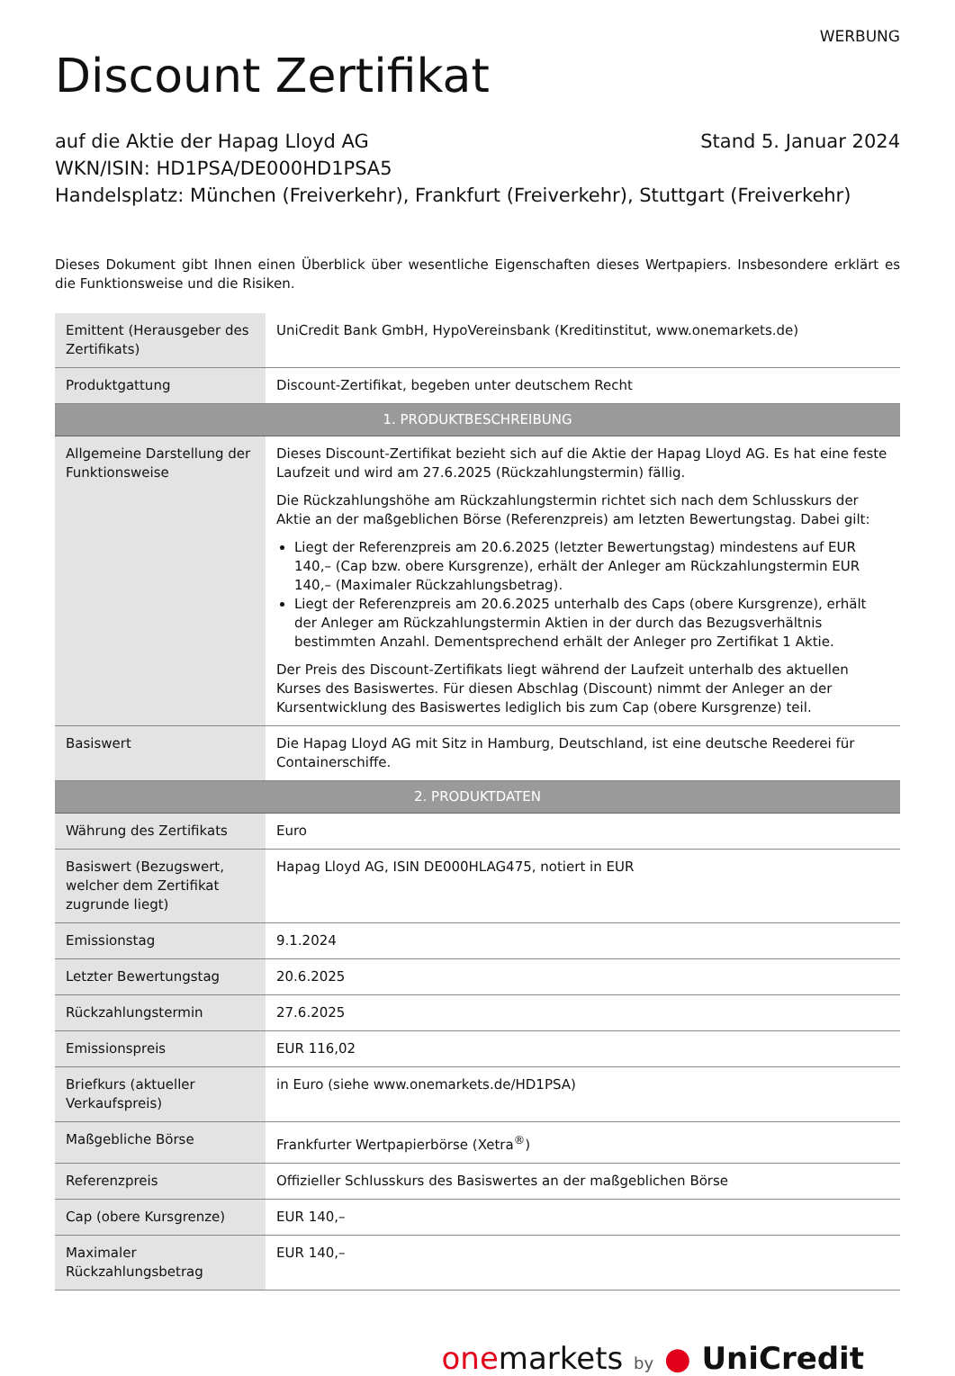WERBUNG
Discount Zertifikat
auf die Aktie der Hapag Lloyd AG Stand 5. Januar 2024
WKN/ISIN: HD1PSA/DE000HD1PSA5
Handelsplatz: München (Freiverkehr), Frankfurt (Freiverkehr), Stuttgart (Freiverkehr)
Dieses Dokument gibt Ihnen einen Überblick über wesentliche Eigenschaften dieses Wertpapiers. Insbesondere erklärt es die Funktionsweise und die Risiken.
| Emittent (Herausgeber des Zertifikats) | UniCredit Bank GmbH, HypoVereinsbank (Kreditinstitut, www.onemarkets.de) |
| Produktgattung | Discount-Zertifikat, begeben unter deutschem Recht |
| 1. PRODUKTBESCHREIBUNG | |
| Allgemeine Darstellung der Funktionsweise | Dieses Discount-Zertifikat bezieht sich auf die Aktie der Hapag Lloyd AG. Es hat eine feste Laufzeit und wird am 27.6.2025 (Rückzahlungstermin) fällig. Die Rückzahlungshöhe am Rückzahlungstermin richtet sich nach dem Schlusskurs der Aktie an der maßgeblichen Börse (Referenzpreis) am letzten Bewertungstag. Dabei gilt: Liegt der Referenzpreis am 20.6.2025 (letzter Bewertungstag) mindestens auf EUR 140,– (Cap bzw. obere Kursgrenze), erhält der Anleger am Rückzahlungstermin EUR 140,– (Maximaler Rückzahlungsbetrag). Liegt der Referenzpreis am 20.6.2025 unterhalb des Caps (obere Kursgrenze), erhält der Anleger am Rückzahlungstermin Aktien in der durch das Bezugsverhältnis bestimmten Anzahl. Dementsprechend erhält der Anleger pro Zertifikat 1 Aktie. Der Preis des Discount-Zertifikats liegt während der Laufzeit unterhalb des aktuellen Kurses des Basiswertes. Für diesen Abschlag (Discount) nimmt der Anleger an der Kursentwicklung des Basiswertes lediglich bis zum Cap (obere Kursgrenze) teil. |
| Basiswert | Die Hapag Lloyd AG mit Sitz in Hamburg, Deutschland, ist eine deutsche Reederei für Containerschiffe. |
| 2. PRODUKTDATEN | |
| Währung des Zertifikats | Euro |
| Basiswert (Bezugswert, welcher dem Zertifikat zugrunde liegt) | Hapag Lloyd AG, ISIN DE000HLAG475, notiert in EUR |
| Emissionstag | 9.1.2024 |
| Letzter Bewertungstag | 20.6.2025 |
| Rückzahlungstermin | 27.6.2025 |
| Emissionspreis | EUR 116,02 |
| Briefkurs (aktueller Verkaufspreis) | in Euro (siehe www.onemarkets.de/HD1PSA) |
| Maßgebliche Börse | Frankfurter Wertpapierbörse (Xetra<sup>®</sup>) |
| Referenzpreis | Offizieller Schlusskurs des Basiswertes an der maßgeblichen Börse |
| Cap (obere Kursgrenze) | EUR 140,– |
| Maximaler Rückzahlungsbetrag | EUR 140,– |
one markets by ● UniCredit